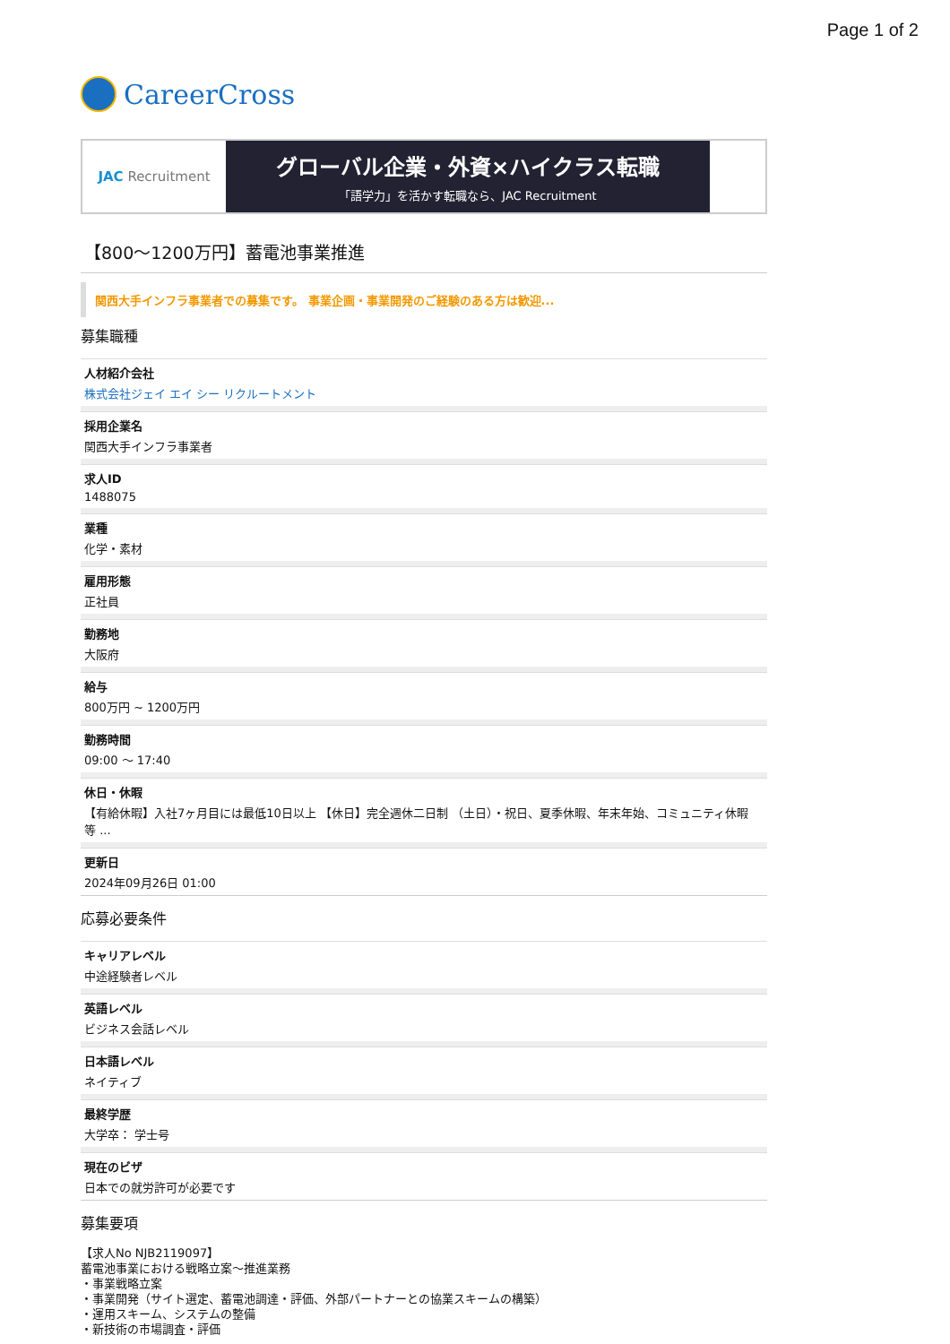Page 1 of 2
CareerCross
JAC Recruitment
グローバル企業・外資×ハイクラス転職
「語学力」を活かす転職なら、JAC Recruitment
【800〜1200万円】蓄電池事業推進
関西大手インフラ事業者での募集です。 事業企画・事業開発のご経験のある方は歓迎...
募集職種
人材紹介会社
株式会社ジェイ エイ シー リクルートメント
採用企業名
関西大手インフラ事業者
求人ID
1488075
業種
化学・素材
雇用形態
正社員
勤務地
大阪府
給与
800万円 ~ 1200万円
勤務時間
09:00 〜 17:40
休日・休暇
【有給休暇】入社7ヶ月目には最低10日以上 【休日】完全週休二日制 （土日）・祝日、夏季休暇、年末年始、コミュニティ休暇　等 ...
更新日
2024年09月26日 01:00
応募必要条件
キャリアレベル
中途経験者レベル
英語レベル
ビジネス会話レベル
日本語レベル
ネイティブ
最終学歴
大学卒： 学士号
現在のビザ
日本での就労許可が必要です
募集要項
【求人No NJB2119097】
蓄電池事業における戦略立案〜推進業務
・事業戦略立案
・事業開発（サイト選定、蓄電池調達・評価、外部パートナーとの協業スキームの構築）
・運用スキーム、システムの整備
・新技術の市場調査・評価